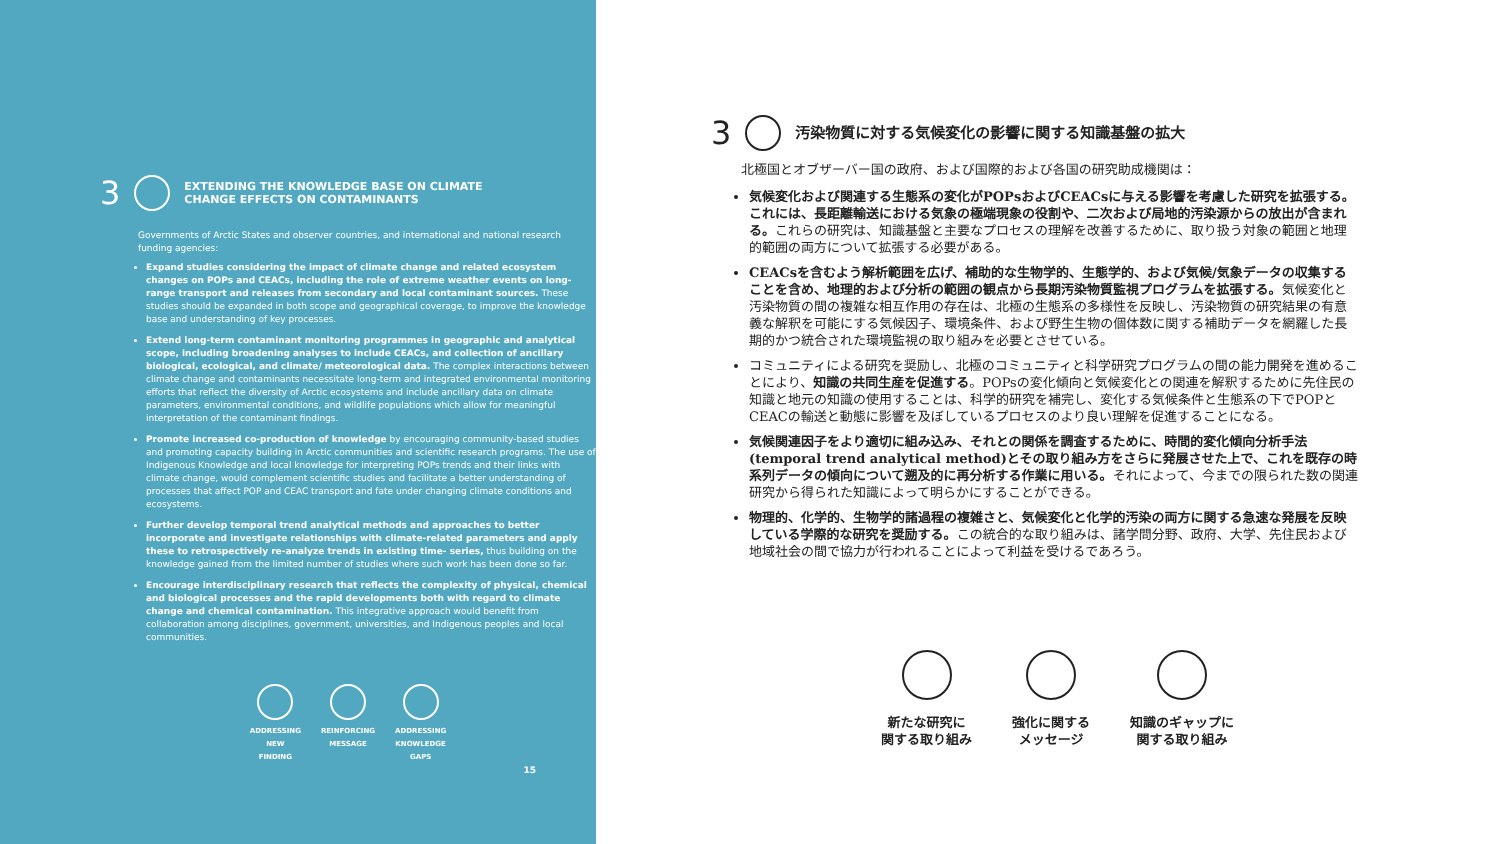3 EXTENDING THE KNOWLEDGE BASE ON CLIMATE
CHANGE EFFECTS ON CONTAMINANTS
Governments of Arctic States and observer countries, and international and national research funding agencies:
Expand studies considering the impact of climate change and related ecosystem changes on POPs and CEACs, including the role of extreme weather events on long-range transport and releases from secondary and local contaminant sources. These studies should be expanded in both scope and geographical coverage, to improve the knowledge base and understanding of key processes.
Extend long-term contaminant monitoring programmes in geographic and analytical scope, including broadening analyses to include CEACs, and collection of ancillary biological, ecological, and climate/ meteorological data. The complex interactions between climate change and contaminants necessitate long-term and integrated environmental monitoring efforts that reflect the diversity of Arctic ecosystems and include ancillary data on climate parameters, environmental conditions, and wildlife populations which allow for meaningful interpretation of the contaminant findings.
Promote increased co-production of knowledge by encouraging community-based studies and promoting capacity building in Arctic communities and scientific research programs. The use of Indigenous Knowledge and local knowledge for interpreting POPs trends and their links with climate change, would complement scientific studies and facilitate a better understanding of processes that affect POP and CEAC transport and fate under changing climate conditions and ecosystems.
Further develop temporal trend analytical methods and approaches to better incorporate and investigate relationships with climate-related parameters and apply these to retrospectively re-analyze trends in existing time- series, thus building on the knowledge gained from the limited number of studies where such work has been done so far.
Encourage interdisciplinary research that reflects the complexity of physical, chemical and biological processes and the rapid developments both with regard to climate change and chemical contamination. This integrative approach would benefit from collaboration among disciplines, government, universities, and Indigenous peoples and local communities.
ADDRESSING
NEW
FINDING
REINFORCING
MESSAGE
ADDRESSING
KNOWLEDGE
GAPS
15
3 汚染物質に対する気候変化の影響に関する知識基盤の拡大
北極国とオブザーバー国の政府、および国際的および各国の研究助成機関は：
気候変化および関連する生態系の変化がPOPsおよびCEACsに与える影響を考慮した研究を拡張する。これには、長距離輸送における気象の極端現象の役割や、二次および局地的汚染源からの放出が含まれる。これらの研究は、知識基盤と主要なプロセスの理解を改善するために、取り扱う対象の範囲と地理的範囲の両方について拡張する必要がある。
CEACsを含むよう解析範囲を広げ、補助的な生物学的、生態学的、および気候/気象データの収集することを含め、地理的および分析の範囲の観点から長期汚染物質監視プログラムを拡張する。気候変化と汚染物質の間の複雑な相互作用の存在は、北極の生態系の多様性を反映し、汚染物質の研究結果の有意義な解釈を可能にする気候因子、環境条件、および野生生物の個体数に関する補助データを網羅した長期的かつ統合された環境監視の取り組みを必要とさせている。
コミュニティによる研究を奨励し、北極のコミュニティと科学研究プログラムの間の能力開発を進めることにより、知識の共同生産を促進する。POPsの変化傾向と気候変化との関連を解釈するために先住民の知識と地元の知識の使用することは、科学的研究を補完し、変化する気候条件と生態系の下でPOPとCEACの輸送と動態に影響を及ぼしているプロセスのより良い理解を促進することになる。
気候関連因子をより適切に組み込み、それとの関係を調査するために、時間的変化傾向分析手法(temporal trend analytical method)とその取り組み方をさらに発展させた上で、これを既存の時系列データの傾向について遡及的に再分析する作業に用いる。それによって、今までの限られた数の関連研究から得られた知識によって明らかにすることができる。
物理的、化学的、生物学的諸過程の複雑さと、気候変化と化学的汚染の両方に関する急速な発展を反映している学際的な研究を奨励する。この統合的な取り組みは、諸学問分野、政府、大学、先住民および地域社会の間で協力が行われることによって利益を受けるであろう。
新たな研究に
関する取り組み
強化に関する
メッセージ
知識のギャップに
関する取り組み